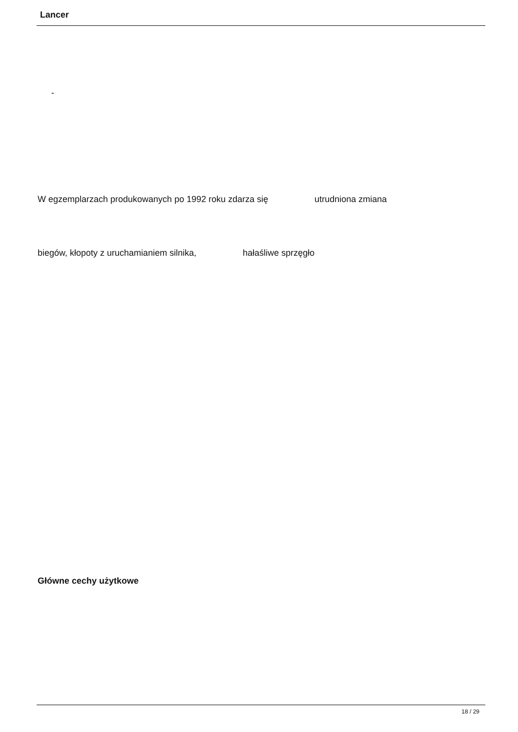Lancer
-
W egzemplarzach produkowanych po 1992 roku zdarza się utrudniona zmiana
biegów, kłopoty z uruchamianiem silnika, hałaśliwe sprzęgło
Główne cechy użytkowe
18 / 29